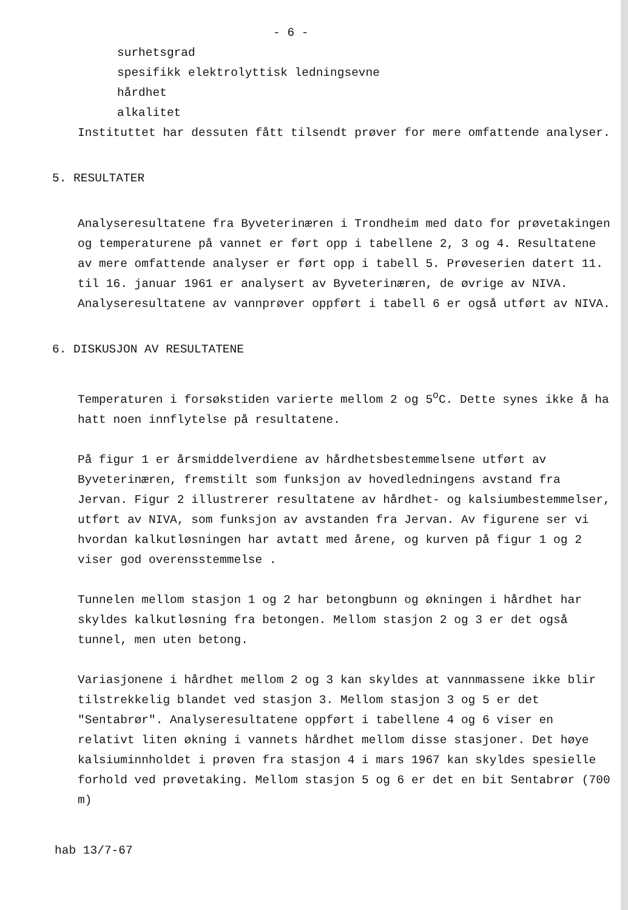- 6 -
surhetsgrad
spesifikk elektrolyttisk ledningsevne
hårdhet
alkalitet
Instituttet har dessuten fått tilsendt prøver for mere omfattende analyser.
5. RESULTATER
Analyseresultatene fra Byveterinæren i Trondheim med dato for prøvetakingen og temperaturene på vannet er ført opp i tabellene 2, 3 og 4. Resultatene av mere omfattende analyser er ført opp i tabell 5. Prøveserien datert 11. til 16. januar 1961 er analysert av Byveterinæren, de øvrige av NIVA. Analyseresultatene av vannprøver oppført i tabell 6 er også utført av NIVA.
6. DISKUSJON AV RESULTATENE
Temperaturen i forsøkstiden varierte mellom 2 og 5<sup>o</sup>C. Dette synes ikke å ha hatt noen innflytelse på resultatene.
På figur 1 er årsmiddelverdiene av hårdhetsbestemmelsene utført av Byveterinæren, fremstilt som funksjon av hovedledningens avstand fra Jervan. Figur 2 illustrerer resultatene av hårdhet- og kalsiumbestemmelser, utført av NIVA, som funksjon av avstanden fra Jervan. Av figurene ser vi hvordan kalkutløsningen har avtatt med årene, og kurven på figur 1 og 2 viser god overensstemmelse .
Tunnelen mellom stasjon 1 og 2 har betongbunn og økningen i hårdhet har skyldes kalkutløsning fra betongen. Mellom stasjon 2 og 3 er det også tunnel, men uten betong.
Variasjonene i hårdhet mellom 2 og 3 kan skyldes at vannmassene ikke blir tilstrekkelig blandet ved stasjon 3. Mellom stasjon 3 og 5 er det "Sentabrør". Analyseresultatene oppført i tabellene 4 og 6 viser en relativt liten økning i vannets hårdhet mellom disse stasjoner. Det høye kalsiuminnholdet i prøven fra stasjon 4 i mars 1967 kan skyldes spesielle forhold ved prøvetaking. Mellom stasjon 5 og 6 er det en bit Sentabrør (700 m)
hab 13/7-67